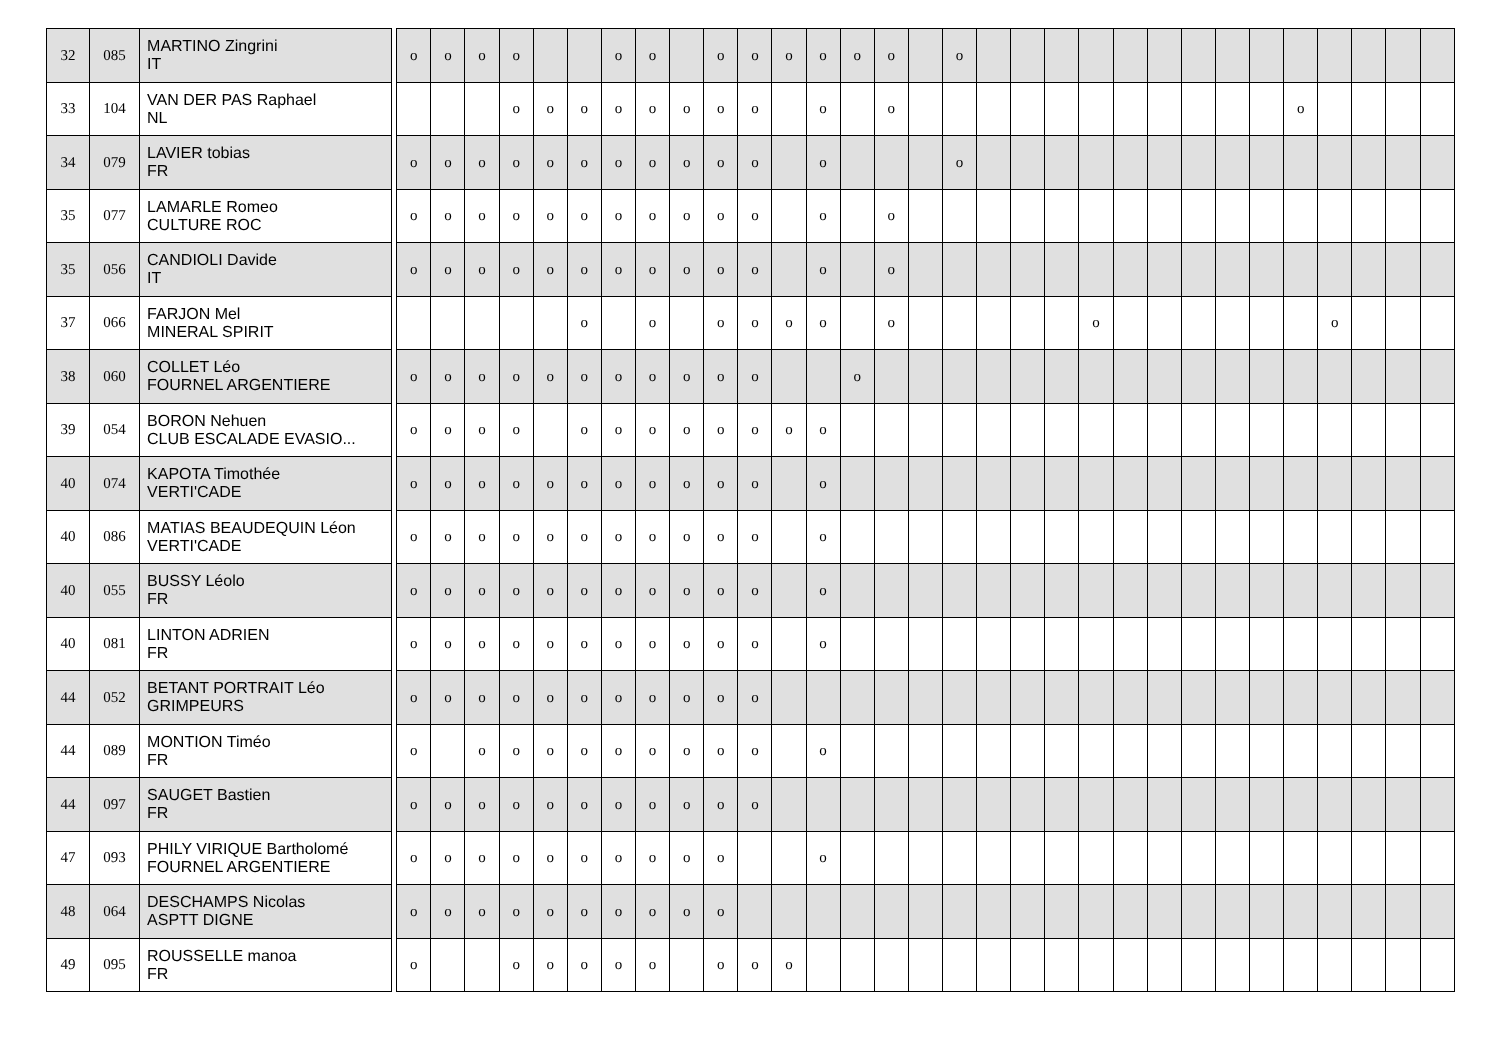| 32 | 085 | MARTINO Zingrini IT | | o | o | o | o | | | o | o | | o | o | o | o | o | o | | o | | | | | | | | | | | | | | |
| 33 | 104 | VAN DER PAS Raphael NL | | | | | o | o | o | o | o | o | o | o | | o | | o | | | | | | | | | | | | o | | | | |
| 34 | 079 | LAVIER tobias FR | | o | o | o | o | o | o | o | o | o | o | o | | o | | | | o | | | | | | | | | | | | | | |
| 35 | 077 | LAMARLE Romeo CULTURE ROC | | o | o | o | o | o | o | o | o | o | o | o | | o | | o | | | | | | | | | | | | | | | | |
| 35 | 056 | CANDIOLI Davide IT | | o | o | o | o | o | o | o | o | o | o | o | | o | | o | | | | | | | | | | | | | | | | |
| 37 | 066 | FARJON Mel MINERAL SPIRIT | | | | | | | o | | o | | o | o | o | o | | o | | | | | | o | | | | | | | o | | | |
| 38 | 060 | COLLET Léo FOURNEL ARGENTIERE | | o | o | o | o | o | o | o | o | o | o | o | | | o | | | | | | | | | | | | | | | | | |
| 39 | 054 | BORON Nehuen CLUB ESCALADE EVASIO... | | o | o | o | o | | o | o | o | o | o | o | o | o | | | | | | | | | | | | | | | | | | |
| 40 | 074 | KAPOTA Timothée VERTI'CADE | | o | o | o | o | o | o | o | o | o | o | o | | o | | | | | | | | | | | | | | | | | | |
| 40 | 086 | MATIAS BEAUDEQUIN Léon VERTI'CADE | | o | o | o | o | o | o | o | o | o | o | o | | o | | | | | | | | | | | | | | | | | | |
| 40 | 055 | BUSSY Léolo FR | | o | o | o | o | o | o | o | o | o | o | o | | o | | | | | | | | | | | | | | | | | | |
| 40 | 081 | LINTON ADRIEN FR | | o | o | o | o | o | o | o | o | o | o | o | | o | | | | | | | | | | | | | | | | | | |
| 44 | 052 | BETANT PORTRAIT Léo GRIMPEURS | | o | o | o | o | o | o | o | o | o | o | o | | | | | | | | | | | | | | | | | | | | |
| 44 | 089 | MONTION Timéo FR | | o | | o | o | o | o | o | o | o | o | o | | o | | | | | | | | | | | | | | | | | | |
| 44 | 097 | SAUGET Bastien FR | | o | o | o | o | o | o | o | o | o | o | o | | | | | | | | | | | | | | | | | | | | |
| 47 | 093 | PHILY VIRIQUE Bartholomé FOURNEL ARGENTIERE | | o | o | o | o | o | o | o | o | o | o | | | o | | | | | | | | | | | | | | | | | | |
| 48 | 064 | DESCHAMPS Nicolas ASPTT DIGNE | | o | o | o | o | o | o | o | o | o | o | | | | | | | | | | | | | | | | | | | | | |
| 49 | 095 | ROUSSELLE manoa FR | | o | | | o | o | o | o | o | | o | o | o | | | | | | | | | | | | | | | | | | | |